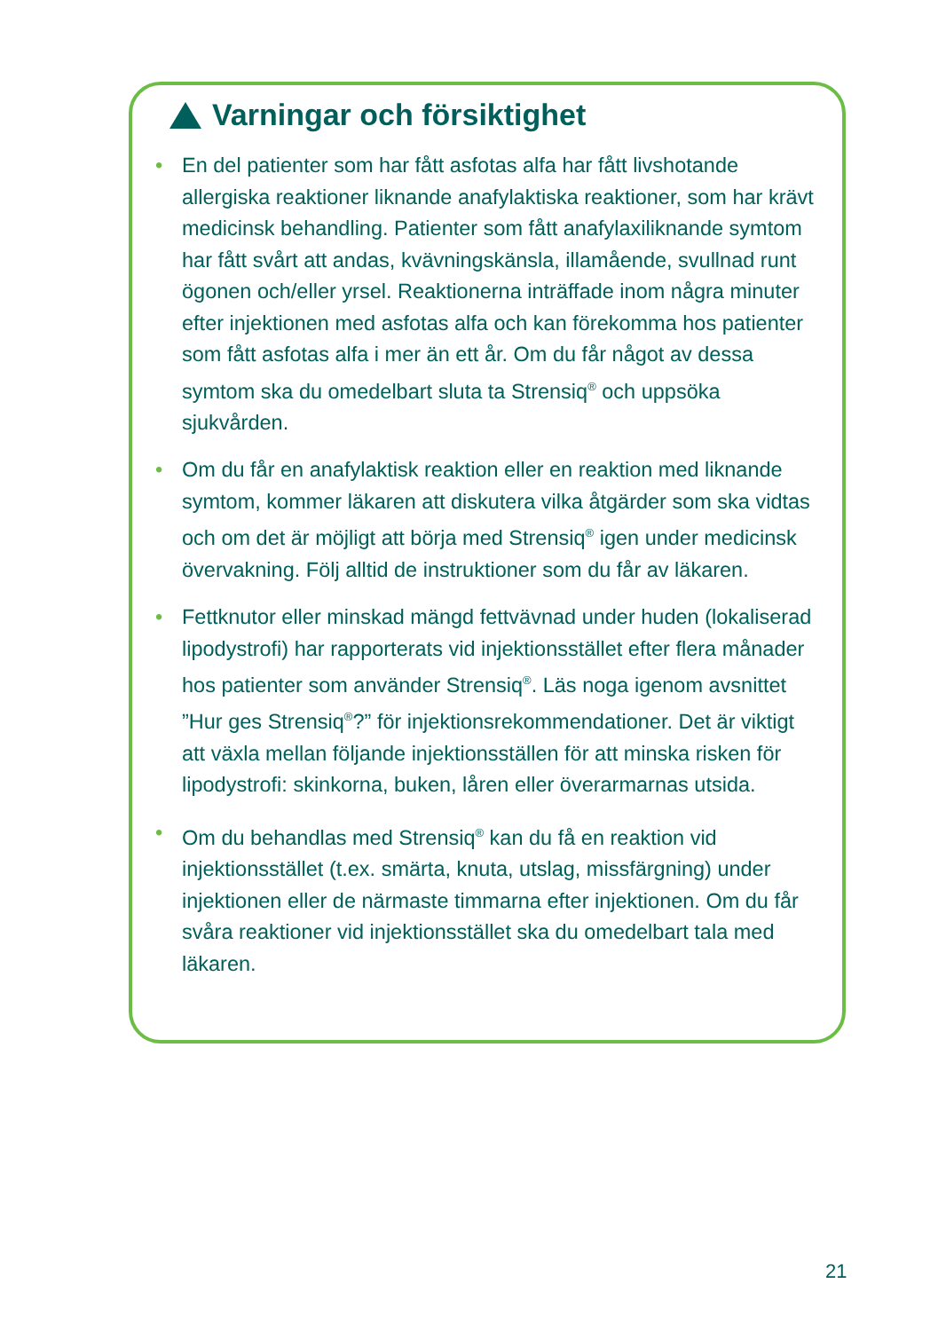Varningar och försiktighet
• En del patienter som har fått asfotas alfa har fått livshotande allergiska reaktioner liknande anafylaktiska reaktioner, som har krävt medicinsk behandling. Patienter som fått anafylaxiliknande symtom har fått svårt att andas, kvävningskänsla, illamående, svullnad runt ögonen och/eller yrsel. Reaktionerna inträffade inom några minuter efter injektionen med asfotas alfa och kan förekomma hos patienter som fått asfotas alfa i mer än ett år. Om du får något av dessa symtom ska du omedelbart sluta ta Strensiq<sup>®</sup> och uppsöka sjukvården.
• Om du får en anafylaktisk reaktion eller en reaktion med liknande symtom, kommer läkaren att diskutera vilka åtgärder som ska vidtas och om det är möjligt att börja med Strensiq<sup>®</sup> igen under medicinsk övervakning. Följ alltid de instruktioner som du får av läkaren.
• Fettknutor eller minskad mängd fettvävnad under huden (lokaliserad lipodystrofi) har rapporterats vid injektionsstället efter flera månader hos patienter som använder Strensiq<sup>®</sup>. Läs noga igenom avsnittet ”Hur ges Strensiq<sup>®</sup>?” för injektionsrekommendationer. Det är viktigt att växla mellan följande injektionsställen för att minska risken för lipodystrofi: skinkorna, buken, låren eller överarmarnas utsida.
• Om du behandlas med Strensiq<sup>®</sup> kan du få en reaktion vid injektionsstället (t.ex. smärta, knuta, utslag, missfärgning) under injektionen eller de närmaste timmarna efter injektionen. Om du får svåra reaktioner vid injektionsstället ska du omedelbart tala med läkaren.
21